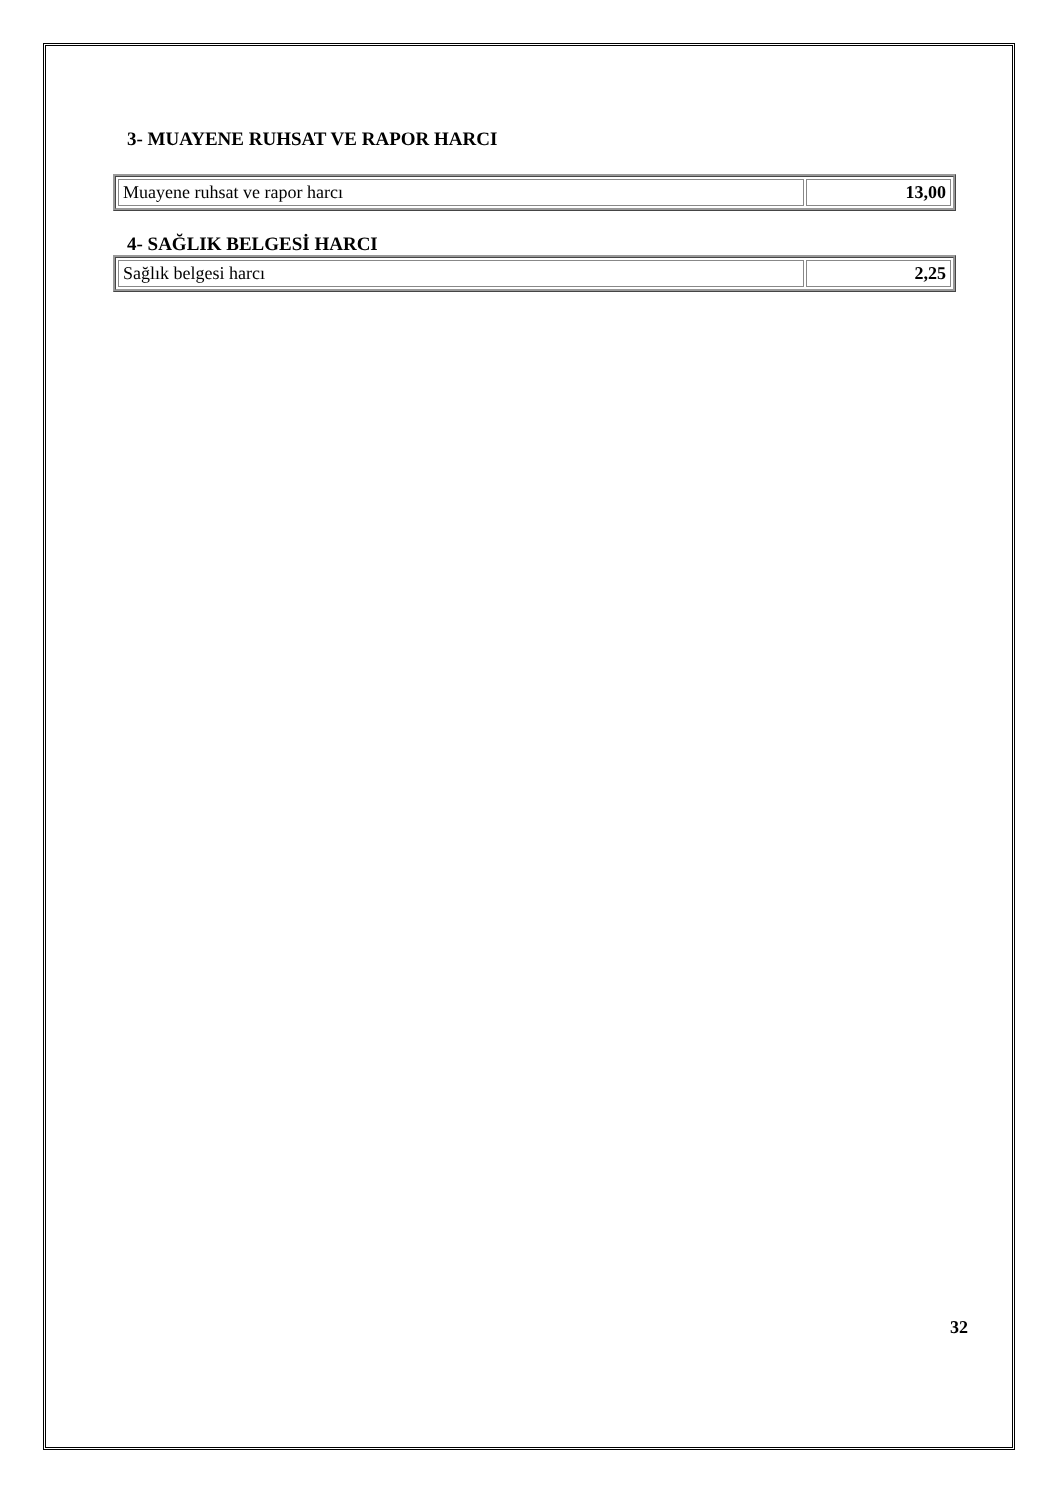3- MUAYENE RUHSAT VE RAPOR HARCI
| Muayene ruhsat ve rapor harcı | 13,00 |
4- SAĞLIK BELGESİ HARCI
| Sağlık belgesi harcı | 2,25 |
32